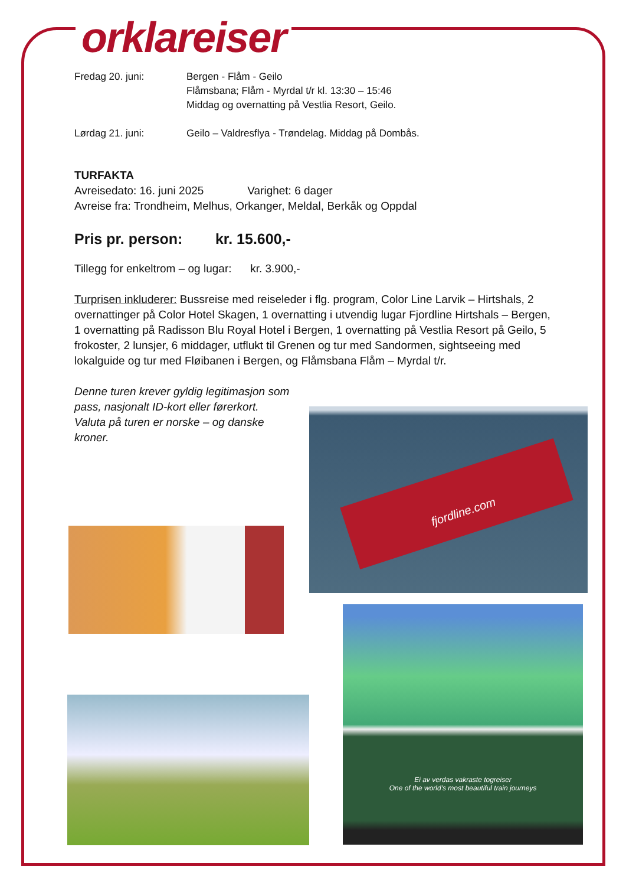orklareiser
Fredag 20. juni: Bergen - Flåm - Geilo
Flåmsbana; Flåm - Myrdal t/r kl. 13:30 – 15:46
Middag og overnatting på Vestlia Resort, Geilo.
Lørdag 21. juni: Geilo – Valdresflya - Trøndelag. Middag på Dombås.
TURFAKTA
Avreisedato: 16. juni 2025 Varighet: 6 dager
Avreise fra: Trondheim, Melhus, Orkanger, Meldal, Berkåk og Oppdal
Pris pr. person: kr. 15.600,-
Tillegg for enkeltrom – og lugar: kr. 3.900,-
Turprisen inkluderer: Bussreise med reiseleder i flg. program, Color Line Larvik – Hirtshals, 2 overnattinger på Color Hotel Skagen, 1 overnatting i utvendig lugar Fjordline Hirtshals – Bergen, 1 overnatting på Radisson Blu Royal Hotel i Bergen, 1 overnatting på Vestlia Resort på Geilo, 5 frokoster, 2 lunsjer, 6 middager, utflukt til Grenen og tur med Sandormen, sightseeing med lokalguide og tur med Fløibanen i Bergen, og Flåmsbana Flåm – Myrdal t/r.
Denne turen krever gyldig legitimasjon som pass, nasjonalt ID-kort eller førerkort. Valuta på turen er norske – og danske kroner.
fjordline.com
Ei av verdas vakraste togreiser
One of the world's most beautiful train journeys